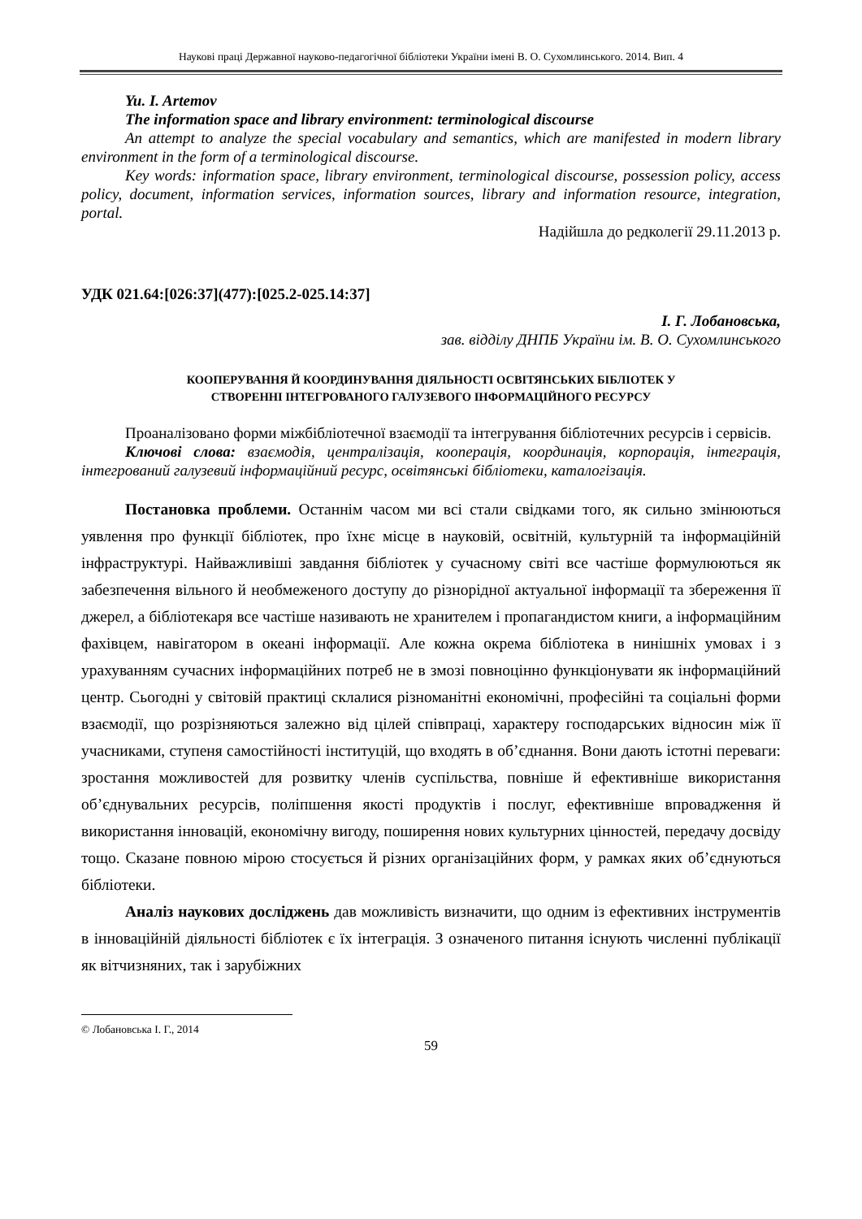Наукові праці Державної науково-педагогічної бібліотеки України імені В. О. Сухомлинського. 2014. Вип. 4
Yu. I. Artemov
The information space and library environment: terminological discourse
An attempt to analyze the special vocabulary and semantics, which are manifested in modern library environment in the form of a terminological discourse.
Key words: information space, library environment, terminological discourse, possession policy, access policy, document, information services, information sources, library and information resource, integration, portal.
Надійшла до редколегії 29.11.2013 р.
УДК 021.64:[026:37](477):[025.2-025.14:37]
І. Г. Лобановська,
зав. відділу ДНПБ України ім. В. О. Сухомлинського
КООПЕРУВАННЯ Й КООРДИНУВАННЯ ДІЯЛЬНОСТІ ОСВІТЯНСЬКИХ БІБЛІОТЕК У
СТВОРЕННІ ІНТЕГРОВАНОГО ГАЛУЗЕВОГО ІНФОРМАЦІЙНОГО РЕСУРСУ
Проаналізовано форми міжбібліотечної взаємодії та інтегрування бібліотечних ресурсів і сервісів.
Ключові слова: взаємодія, централізація, кооперація, координація, корпорація, інтеграція, інтегрований галузевий інформаційний ресурс, освітянські бібліотеки, каталогізація.
Постановка проблеми. Останнім часом ми всі стали свідками того, як сильно змінюються уявлення про функції бібліотек, про їхнє місце в науковій, освітній, культурній та інформаційній інфраструктурі. Найважливіші завдання бібліотек у сучасному світі все частіше формулюються як забезпечення вільного й необмеженого доступу до різнорідної актуальної інформації та збереження її джерел, а бібліотекаря все частіше називають не хранителем і пропагандистом книги, а інформаційним фахівцем, навігатором в океані інформації. Але кожна окрема бібліотека в нинішніх умовах і з урахуванням сучасних інформаційних потреб не в змозі повноцінно функціонувати як інформаційний центр. Сьогодні у світовій практиці склалися різноманітні економічні, професійні та соціальні форми взаємодії, що розрізняються залежно від цілей співпраці, характеру господарських відносин між її учасниками, ступеня самостійності інституцій, що входять в об’єднання. Вони дають істотні переваги: зростання можливостей для розвитку членів суспільства, повніше й ефективніше використання об’єднувальних ресурсів, поліпшення якості продуктів і послуг, ефективніше впровадження й використання інновацій, економічну вигоду, поширення нових культурних цінностей, передачу досвіду тощо. Сказане повною мірою стосується й різних організаційних форм, у рамках яких об’єднуються бібліотеки.
Аналіз наукових досліджень дав можливість визначити, що одним із ефективних інструментів в інноваційній діяльності бібліотек є їх інтеграція. З означеного питання існують численні публікації як вітчизняних, так і зарубіжних
© Лобановська І. Г., 2014
59